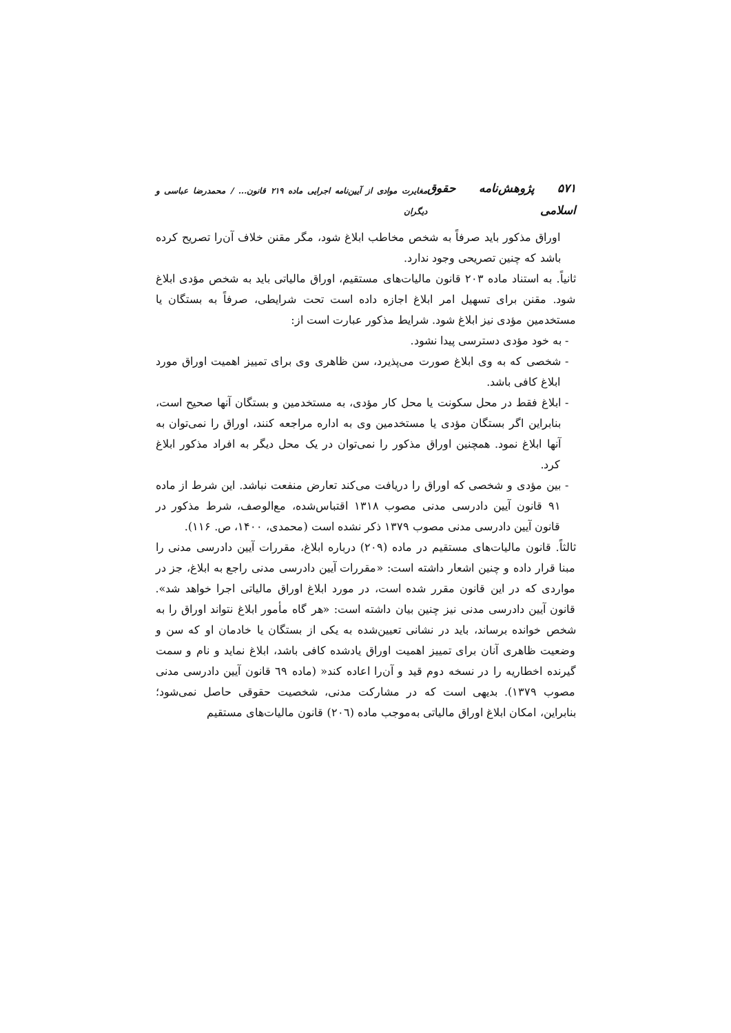۵۷۱ پژوهش‌نامه حقوق اسلامی مغایرت موادی از آیین‌نامه اجرایی ماده ۲۱۹ قانون... / محمدرضا عباسی و دیگران
اوراق مذکور باید صرفاً به شخص مخاطب ابلاغ شود، مگر مقنن خلاف آن‌را تصریح کرده باشد که چنین تصریحی وجود ندارد.
ثانیاً. به استناد ماده ۲۰۳ قانون مالیات‌های مستقیم، اوراق مالیاتی باید به شخص مؤدی ابلاغ شود. مقنن برای تسهیل امر ابلاغ اجازه داده است تحت شرایطی، صرفاً به بستگان یا مستخدمین مؤدی نیز ابلاغ شود. شرایط مذکور عبارت است از:
- به خود مؤدی دسترسی پیدا نشود.
- شخصی که به وی ابلاغ صورت می‌پذیرد، سن ظاهری وی برای تمییز اهمیت اوراق مورد ابلاغ کافی باشد.
- ابلاغ فقط در محل سکونت یا محل کار مؤدی، به مستخدمین و بستگان آنها صحیح است، بنابراین اگر بستگان مؤدی یا مستخدمین وی به اداره مراجعه کنند، اوراق را نمی‌توان به آنها ابلاغ نمود. همچنین اوراق مذکور را نمی‌توان در یک محل دیگر به افراد مذکور ابلاغ کرد.
- بین مؤدی و شخصی که اوراق را دریافت می‌کند تعارض منفعت نباشد. این شرط از ماده ۹۱ قانون آیین دادرسی مدنی مصوب ۱۳۱۸ اقتباس‌شده، مع‌الوصف، شرط مذکور در قانون آیین دادرسی مدنی مصوب ۱۳۷۹ ذکر نشده است (محمدی، ۱۴۰۰، ص. ۱۱۶).
ثالثاً. قانون مالیات‌های مستقیم در ماده (۲۰۹) درباره ابلاغ، مقررات آیین دادرسی مدنی را مبنا قرار داده و چنین اشعار داشته است: «مقررات آیین دادرسی مدنی راجع به ابلاغ، جز در مواردی که در این قانون مقرر شده است، در مورد ابلاغ اوراق مالیاتی اجرا خواهد شد». قانون آیین دادرسی مدنی نیز چنین بیان داشته است: «هر گاه مأمور ابلاغ نتواند اوراق را به شخص خوانده برساند، باید در نشانی تعیین‌شده به یکی از بستگان یا خادمان او که سن و وضعیت ظاهری آنان برای تمییز اهمیت اوراق یادشده کافی باشد، ابلاغ نماید و نام و سمت گیرنده اخطاریه را در نسخه دوم قید و آن‌را اعاده کند« (ماده ٦٩ قانون آیین دادرسی مدنی مصوب ۱۳۷۹). بدیهی است که در مشارکت مدنی، شخصیت حقوقی حاصل نمی‌شود؛ بنابراین، امکان ابلاغ اوراق مالیاتی به‌موجب ماده (۲۰٦) قانون مالیات‌های مستقیم